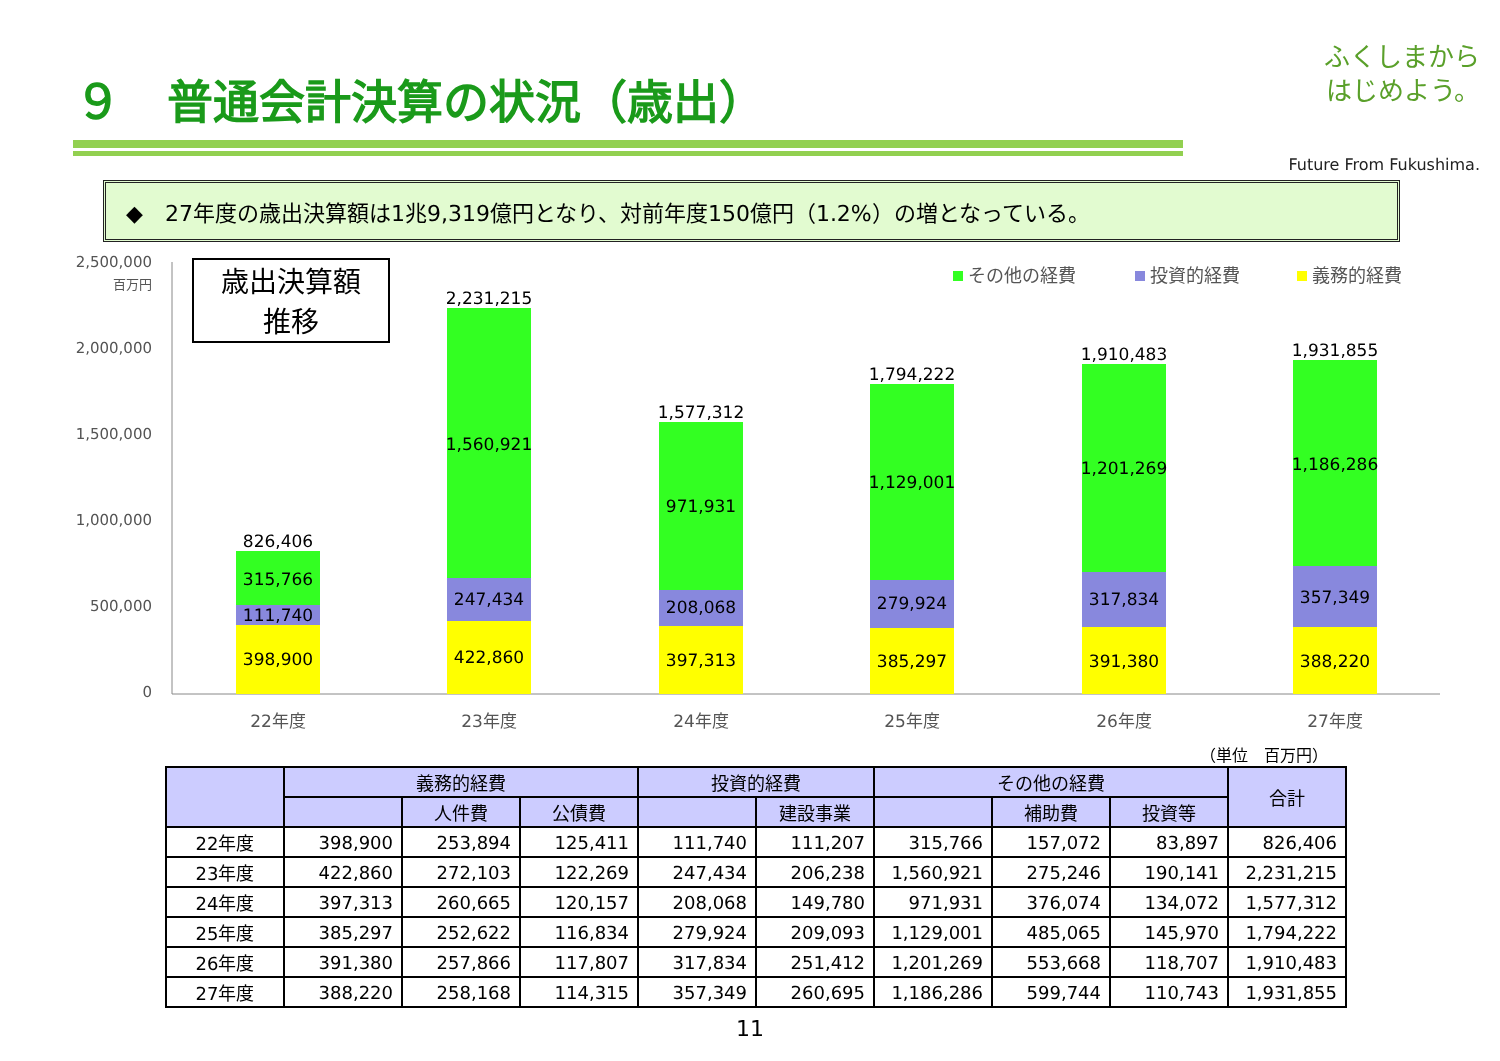９　普通会計決算の状況（歳出）
ふくしまから
はじめよう。
Future From Fukushima.
◆　27年度の歳出決算額は1兆9,319億円となり、対前年度150億円（1.2%）の増となっている。
2,500,000
2,000,000
1,500,000
1,000,000
500,000
0
百万円
歳出決算額
推移
その他の経費
投資的経費
義務的経費
826,406
315,766
111,740
398,900
22年度
2,231,215
1,560,921
247,434
422,860
23年度
1,577,312
971,931
208,068
397,313
24年度
1,794,222
1,129,001
279,924
385,297
25年度
1,910,483
1,201,269
317,834
391,380
26年度
1,931,855
1,186,286
357,349
388,220
27年度
（単位　百万円）
| | 義務的経費 | | | 投資的経費 | | その他の経費 | | | 合計 |
| --- | --- | --- | --- | --- | --- | --- | --- | --- | --- |
| | | 人件費 | 公債費 | | 建設事業 | | 補助費 | 投資等 | |
| 22年度 | 398,900 | 253,894 | 125,411 | 111,740 | 111,207 | 315,766 | 157,072 | 83,897 | 826,406 |
| 23年度 | 422,860 | 272,103 | 122,269 | 247,434 | 206,238 | 1,560,921 | 275,246 | 190,141 | 2,231,215 |
| 24年度 | 397,313 | 260,665 | 120,157 | 208,068 | 149,780 | 971,931 | 376,074 | 134,072 | 1,577,312 |
| 25年度 | 385,297 | 252,622 | 116,834 | 279,924 | 209,093 | 1,129,001 | 485,065 | 145,970 | 1,794,222 |
| 26年度 | 391,380 | 257,866 | 117,807 | 317,834 | 251,412 | 1,201,269 | 553,668 | 118,707 | 1,910,483 |
| 27年度 | 388,220 | 258,168 | 114,315 | 357,349 | 260,695 | 1,186,286 | 599,744 | 110,743 | 1,931,855 |
11